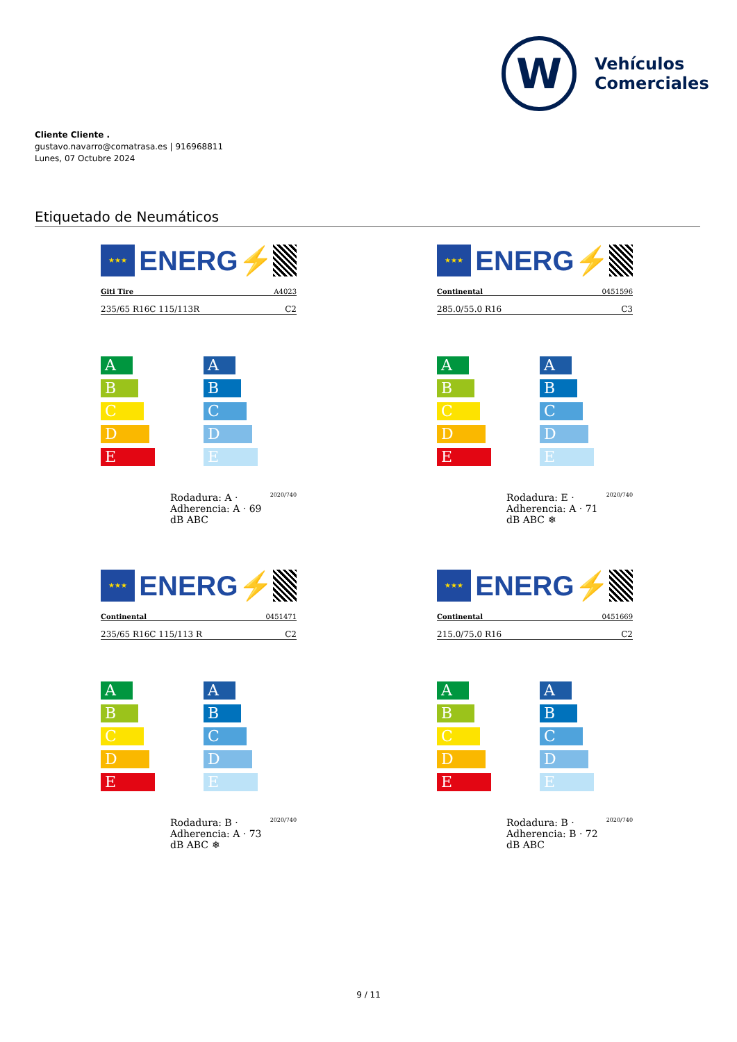W
Vehículos
Comerciales
Cliente Cliente .
gustavo.navarro@comatrasa.es | 916968811
Lunes, 07 Octubre 2024
Etiquetado de Neumáticos
★★★
ENERG⚡
Giti Tire A4023
235/65 R16C 115/113R C2
A
B
C
D
E
A
B
C
D
E
Rodadura: A · Adherencia: A · 69 dB ABC 2020/740
★★★
ENERG⚡
Continental 0451596
285.0/55.0 R16 C3
A
B
C
D
E
A
B
C
D
E
Rodadura: E · Adherencia: A · 71 dB ABC ❄ 2020/740
★★★
ENERG⚡
Continental 0451471
235/65 R16C 115/113 R C2
A
B
C
D
E
A
B
C
D
E
Rodadura: B · Adherencia: A · 73 dB ABC ❄ 2020/740
★★★
ENERG⚡
Continental 0451669
215.0/75.0 R16 C2
A
B
C
D
E
A
B
C
D
E
Rodadura: B · Adherencia: B · 72 dB ABC 2020/740
9 / 11